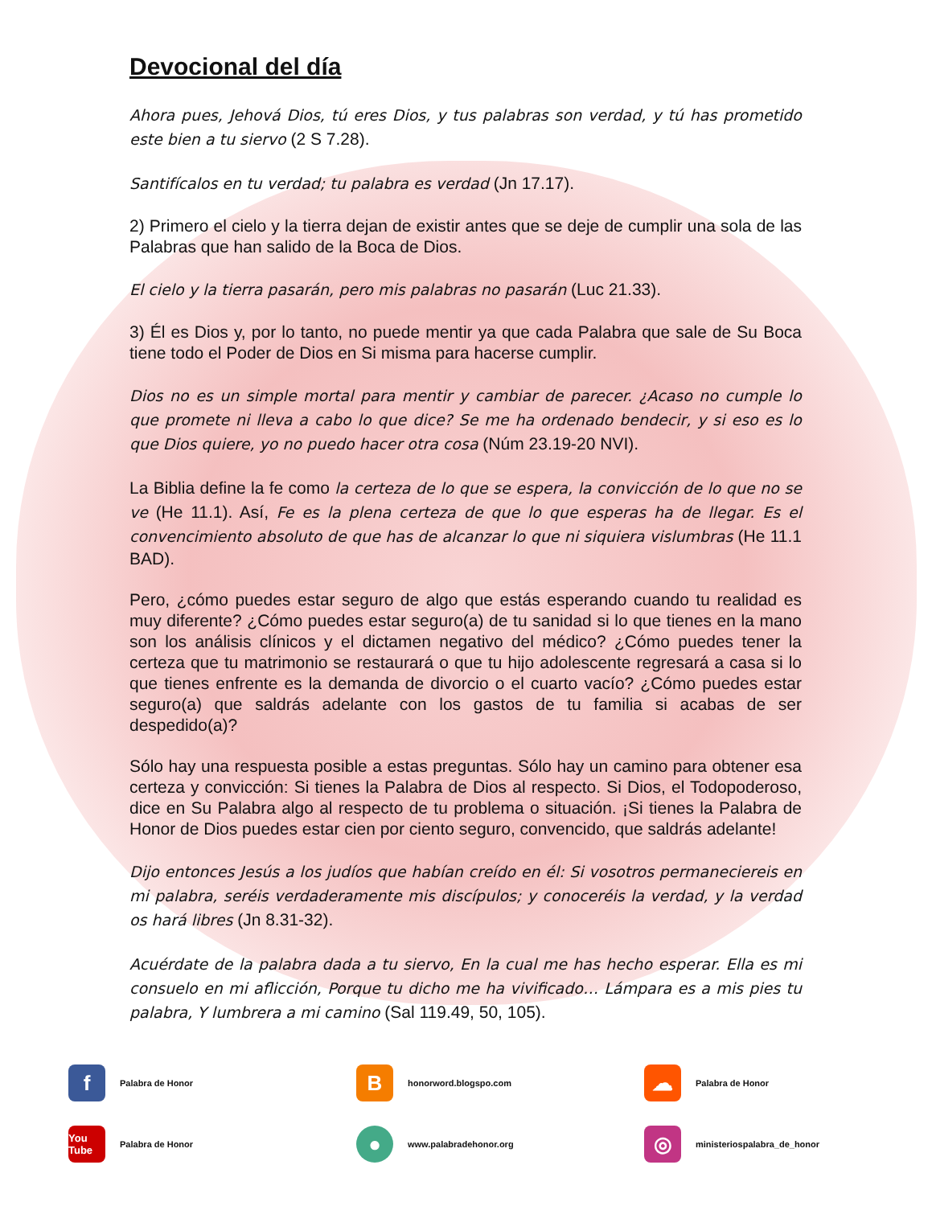Devocional del día
Ahora pues, Jehová Dios, tú eres Dios, y tus palabras son verdad, y tú has prometido este bien a tu siervo (2 S 7.28).
Santifícalos en tu verdad; tu palabra es verdad (Jn 17.17).
2) Primero el cielo y la tierra dejan de existir antes que se deje de cumplir una sola de las Palabras que han salido de la Boca de Dios.
El cielo y la tierra pasarán, pero mis palabras no pasarán (Luc 21.33).
3) Él es Dios y, por lo tanto, no puede mentir ya que cada Palabra que sale de Su Boca tiene todo el Poder de Dios en Si misma para hacerse cumplir.
Dios no es un simple mortal para mentir y cambiar de parecer. ¿Acaso no cumple lo que promete ni lleva a cabo lo que dice? Se me ha ordenado bendecir, y si eso es lo que Dios quiere, yo no puedo hacer otra cosa (Núm 23.19-20 NVI).
La Biblia define la fe como la certeza de lo que se espera, la convicción de lo que no se ve (He 11.1). Así, Fe es la plena certeza de que lo que esperas ha de llegar. Es el convencimiento absoluto de que has de alcanzar lo que ni siquiera vislumbras (He 11.1 BAD).
Pero, ¿cómo puedes estar seguro de algo que estás esperando cuando tu realidad es muy diferente? ¿Cómo puedes estar seguro(a) de tu sanidad si lo que tienes en la mano son los análisis clínicos y el dictamen negativo del médico? ¿Cómo puedes tener la certeza que tu matrimonio se restaurará o que tu hijo adolescente regresará a casa si lo que tienes enfrente es la demanda de divorcio o el cuarto vacío? ¿Cómo puedes estar seguro(a) que saldrás adelante con los gastos de tu familia si acabas de ser despedido(a)?
Sólo hay una respuesta posible a estas preguntas. Sólo hay un camino para obtener esa certeza y convicción: Si tienes la Palabra de Dios al respecto. Si Dios, el Todopoderoso, dice en Su Palabra algo al respecto de tu problema o situación. ¡Si tienes la Palabra de Honor de Dios puedes estar cien por ciento seguro, convencido, que saldrás adelante!
Dijo entonces Jesús a los judíos que habían creído en él: Si vosotros permaneciereis en mi palabra, seréis verdaderamente mis discípulos; y conoceréis la verdad, y la verdad os hará libres (Jn 8.31-32).
Acuérdate de la palabra dada a tu siervo, En la cual me has hecho esperar. Ella es mi consuelo en mi aflicción, Porque tu dicho me ha vivificado… Lámpara es a mis pies tu palabra, Y lumbrera a mi camino (Sal 119.49, 50, 105).
f
Palabra de Honor
B
honorword.blogspo.com
☁
Palabra de Honor
You Tube
Palabra de Honor
●
www.palabradehonor.org
◎
ministeriospalabra_de_honor